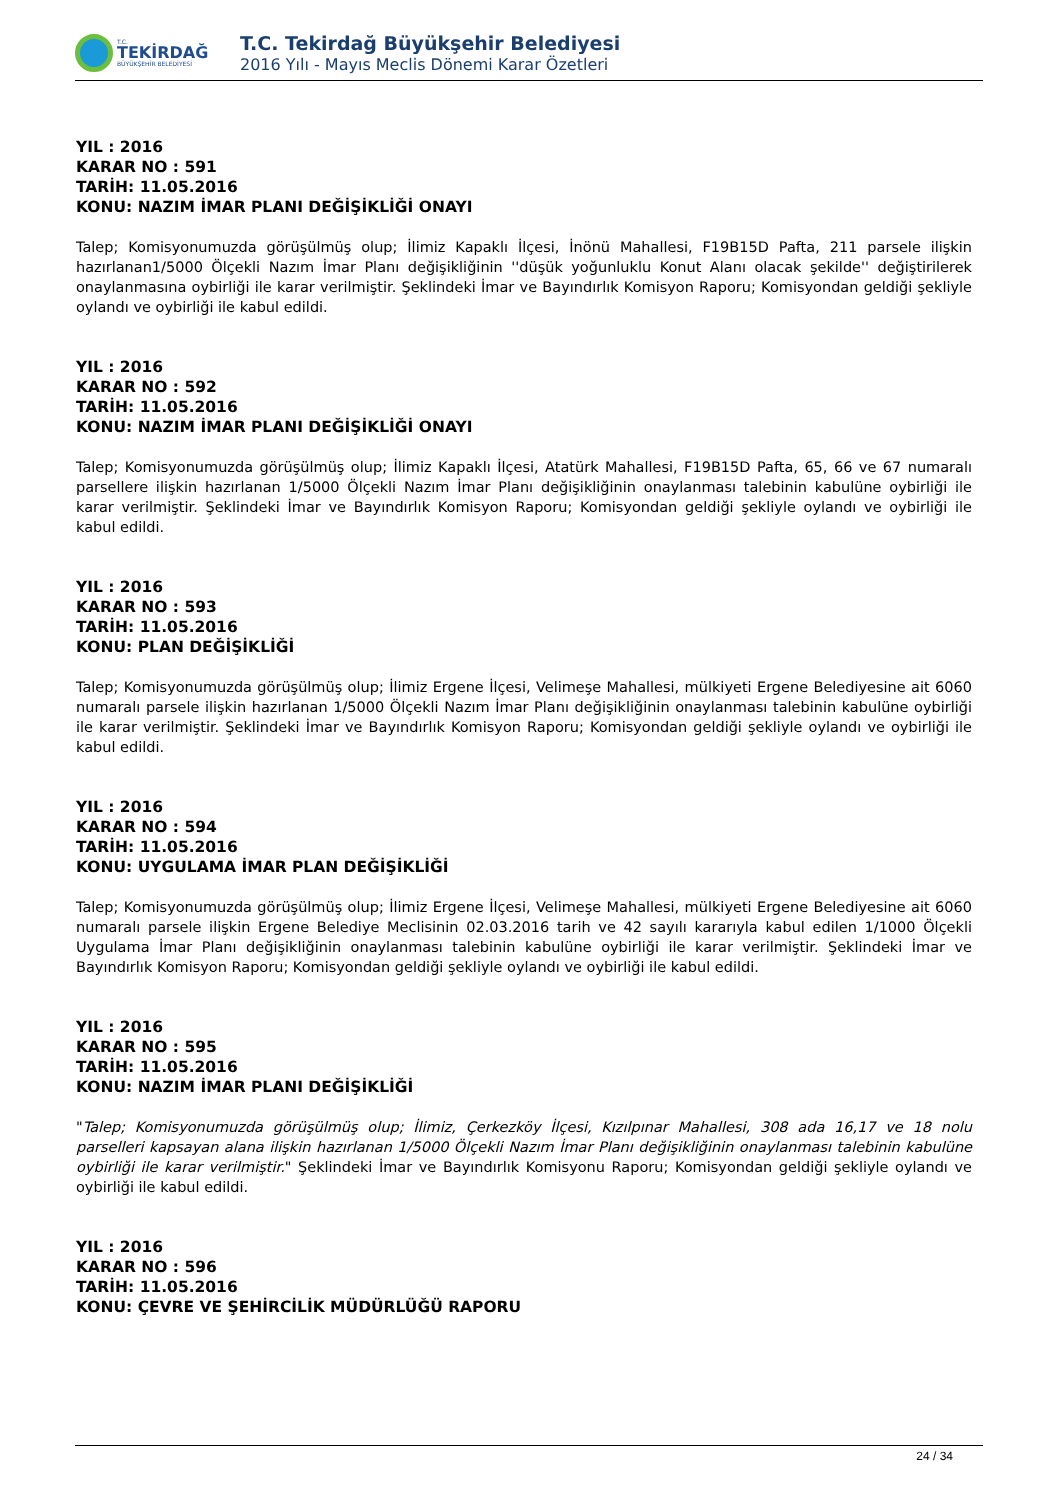T.C.
TEKİRDAĞ
BÜYÜKŞEHİR BELEDİYESİ
T.C. Tekirdağ Büyükşehir Belediyesi
2016 Yılı - Mayıs Meclis Dönemi Karar Özetleri
YIL : 2016
KARAR NO : 591
TARİH: 11.05.2016
KONU: NAZIM İMAR PLANI DEĞİŞİKLİĞİ ONAYI
Talep; Komisyonumuzda görüşülmüş olup; İlimiz Kapaklı İlçesi, İnönü Mahallesi, F19B15D Pafta, 211 parsele ilişkin hazırlanan1/5000 Ölçekli Nazım İmar Planı değişikliğinin ''düşük yoğunluklu Konut Alanı olacak şekilde'' değiştirilerek onaylanmasına oybirliği ile karar verilmiştir. Şeklindeki İmar ve Bayındırlık Komisyon Raporu; Komisyondan geldiği şekliyle oylandı ve oybirliği ile kabul edildi.
YIL : 2016
KARAR NO : 592
TARİH: 11.05.2016
KONU: NAZIM İMAR PLANI DEĞİŞİKLİĞİ ONAYI
Talep; Komisyonumuzda görüşülmüş olup; İlimiz Kapaklı İlçesi, Atatürk Mahallesi, F19B15D Pafta, 65, 66 ve 67 numaralı parsellere ilişkin hazırlanan 1/5000 Ölçekli Nazım İmar Planı değişikliğinin onaylanması talebinin kabulüne oybirliği ile karar verilmiştir. Şeklindeki İmar ve Bayındırlık Komisyon Raporu; Komisyondan geldiği şekliyle oylandı ve oybirliği ile kabul edildi.
YIL : 2016
KARAR NO : 593
TARİH: 11.05.2016
KONU: PLAN DEĞİŞİKLİĞİ
Talep; Komisyonumuzda görüşülmüş olup; İlimiz Ergene İlçesi, Velimeşe Mahallesi, mülkiyeti Ergene Belediyesine ait 6060 numaralı parsele ilişkin hazırlanan 1/5000 Ölçekli Nazım İmar Planı değişikliğinin onaylanması talebinin kabulüne oybirliği ile karar verilmiştir. Şeklindeki İmar ve Bayındırlık Komisyon Raporu; Komisyondan geldiği şekliyle oylandı ve oybirliği ile kabul edildi.
YIL : 2016
KARAR NO : 594
TARİH: 11.05.2016
KONU: UYGULAMA İMAR PLAN DEĞİŞİKLİĞİ
Talep; Komisyonumuzda görüşülmüş olup; İlimiz Ergene İlçesi, Velimeşe Mahallesi, mülkiyeti Ergene Belediyesine ait 6060 numaralı parsele ilişkin Ergene Belediye Meclisinin 02.03.2016 tarih ve 42 sayılı kararıyla kabul edilen 1/1000 Ölçekli Uygulama İmar Planı değişikliğinin onaylanması talebinin kabulüne oybirliği ile karar verilmiştir. Şeklindeki İmar ve Bayındırlık Komisyon Raporu; Komisyondan geldiği şekliyle oylandı ve oybirliği ile kabul edildi.
YIL : 2016
KARAR NO : 595
TARİH: 11.05.2016
KONU: NAZIM İMAR PLANI DEĞİŞİKLİĞİ
"Talep; Komisyonumuzda görüşülmüş olup; İlimiz, Çerkezköy İlçesi, Kızılpınar Mahallesi, 308 ada 16,17 ve 18 nolu parselleri kapsayan alana ilişkin hazırlanan 1/5000 Ölçekli Nazım İmar Planı değişikliğinin onaylanması talebinin kabulüne oybirliği ile karar verilmiştir." Şeklindeki İmar ve Bayındırlık Komisyonu Raporu; Komisyondan geldiği şekliyle oylandı ve oybirliği ile kabul edildi.
YIL : 2016
KARAR NO : 596
TARİH: 11.05.2016
KONU: ÇEVRE VE ŞEHİRCİLİK MÜDÜRLÜĞÜ RAPORU
24 / 34